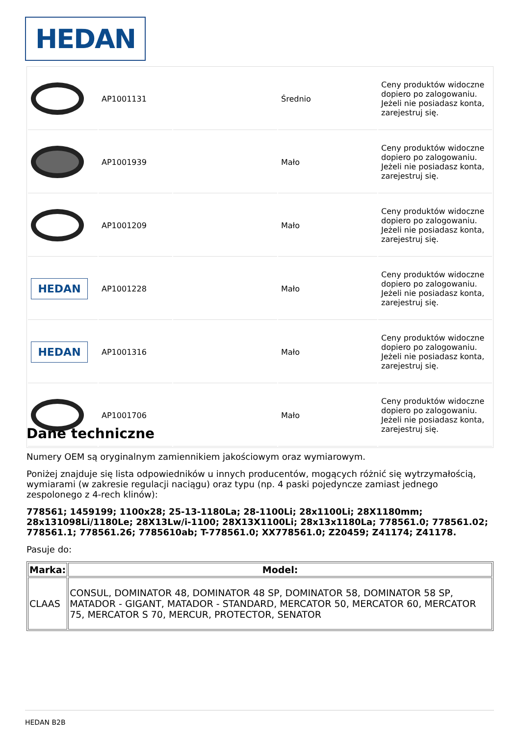HEDAN
| | AP1001131 | | Średnio | Ceny produktów widoczne dopiero po zalogowaniu. Jeżeli nie posiadasz konta, zarejestruj się. |
| | AP1001939 | | Mało | Ceny produktów widoczne dopiero po zalogowaniu. Jeżeli nie posiadasz konta, zarejestruj się. |
| | AP1001209 | | Mało | Ceny produktów widoczne dopiero po zalogowaniu. Jeżeli nie posiadasz konta, zarejestruj się. |
| HEDAN | AP1001228 | | Mało | Ceny produktów widoczne dopiero po zalogowaniu. Jeżeli nie posiadasz konta, zarejestruj się. |
| HEDAN | AP1001316 | | Mało | Ceny produktów widoczne dopiero po zalogowaniu. Jeżeli nie posiadasz konta, zarejestruj się. |
| | AP1001706 | | Mało | Ceny produktów widoczne dopiero po zalogowaniu. Jeżeli nie posiadasz konta, zarejestruj się. |
Dane techniczne
Numery OEM są oryginalnym zamiennikiem jakościowym oraz wymiarowym.
Poniżej znajduje się lista odpowiedników u innych producentów, mogących różnić się wytrzymałością, wymiarami (w zakresie regulacji naciągu) oraz typu (np. 4 paski pojedyncze zamiast jednego zespolonego z 4-rech klinów):
778561; 1459199; 1100x28; 25-13-1180La; 28-1100Li; 28x1100Li; 28X1180mm; 28x131098Li/1180Le; 28X13Lw/i-1100; 28X13X1100Li; 28x13x1180La; 778561.0; 778561.02; 778561.1; 778561.26; 7785610ab; T-778561.0; XX778561.0; Z20459; Z41174; Z41178.
Pasuje do:
| Marka: | Model: |
| --- | --- |
| CLAAS | CONSUL, DOMINATOR 48, DOMINATOR 48 SP, DOMINATOR 58, DOMINATOR 58 SP, MATADOR - GIGANT, MATADOR - STANDARD, MERCATOR 50, MERCATOR 60, MERCATOR 75, MERCATOR S 70, MERCUR, PROTECTOR, SENATOR |
HEDAN B2B